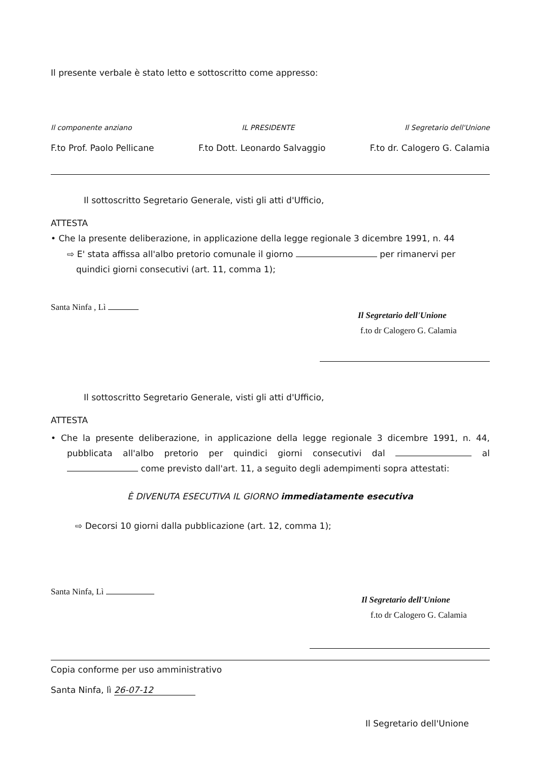Il presente verbale è stato letto e sottoscritto come appresso:
Il componente anziano IL PRESIDENTE Il Segretario dell'Unione
F.to Prof. Paolo Pellicane F.to Dott. Leonardo Salvaggio F.to dr. Calogero G. Calamia
Il sottoscritto Segretario Generale, visti gli atti d'Ufficio,
ATTESTA
• Che la presente deliberazione, in applicazione della legge regionale 3 dicembre 1991, n. 44
⇨ E' stata affissa all'albo pretorio comunale il giorno per rimanervi per quindici giorni consecutivi (art. 11, comma 1);
Santa Ninfa , Lì
Il Segretario dell'Unione
f.to dr Calogero G. Calamia
Il sottoscritto Segretario Generale, visti gli atti d'Ufficio,
ATTESTA
• Che la presente deliberazione, in applicazione della legge regionale 3 dicembre 1991, n. 44, pubblicata all'albo pretorio per quindici giorni consecutivi dal al come previsto dall'art. 11, a seguito degli adempimenti sopra attestati:
È DIVENUTA ESECUTIVA IL GIORNO immediatamente esecutiva
⇨ Decorsi 10 giorni dalla pubblicazione (art. 12, comma 1);
Santa Ninfa, Lì
Il Segretario dell'Unione
f.to dr Calogero G. Calamia
Copia conforme per uso amministrativo
Santa Ninfa, lì 26-07-12
Il Segretario dell'Unione